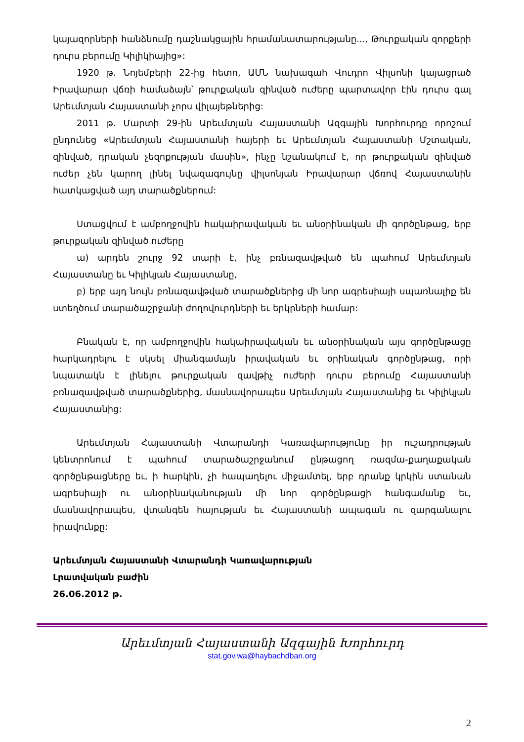կայազորների հանձնումը դաշնակցային հրամանատարությանը..., Թուրքական զորքերի դուրս բերումը Կիլիկիայից»:
1920 թ. Նոյեմբերի 22-ից հետո, ԱՄՆ նախագահ Վուդրո Վիլսոնի կայացրած Իրավարար վճռի համաձայն՝ թուրքական զինված ուժերը պարտավոր էին դուրս գալ Արեւմտյան Հայաստանի չորս վիլայեթներից:
2011 թ. Մարտի 29-ին Արեւմտյան Հայաստանի Ազգային Խորհուրդը որոշում ընդունեց «Արեւմտյան Հայաստանի հայերի եւ Արեւմտյան Հայաստանի Մշտական, զինված, դրական չեզոքության մասին», ինչը նշանակում է, որ թուրքական զինված ուժեր չեն կարող լինել նվազագույնը վիլսոնյան Իրավարար վճռով Հայաստանին հատկացված այդ տարածքներում:
Ստացվում է ամբողջովին հակաիրավական եւ անօրինական մի գործընթաց, երբ թուրքական զինված ուժերը
ա) արդեն շուրջ 92 տարի է, ինչ բռնազավթված են պահում Արեւմտյան Հայաստանը եւ Կիլիկյան Հայաստանը,
բ) երբ այդ նույն բռնազավթված տարածքներից մի նոր ագրեսիայի սպառնալիք են ստեղծում տարածաշրջանի ժողովուրդների եւ երկրների համար:
Բնական է, որ ամբողջովին հակաիրավական եւ անօրինական այս գործընթացը հարկադրելու է սկսել միանգամայն իրավական եւ օրինական գործընթաց, որի նպատակն է լինելու թուրքական զավթիչ ուժերի դուրս բերումը Հայաստանի բռնազավթված տարածքներից, մասնավորապես Արեւմտյան Հայաստանից եւ Կիլիկյան Հայաստանից:
Արեւմտյան Հայաստանի Վտարանդի Կառավարությունը իր ուշադրության կենտրոնում է պահում տարածաշրջանում ընթացող ռազմա-քաղաքական գործընթացները եւ, ի հարկին, չի հապաղելու միջամտել, երբ դրանք կրկին ստանան ագրեսիայի ու անօրինականության մի նոր գործընթացի հանգամանք եւ, մասնավորապես, վտանգեն հայության եւ Հայաստանի ապագան ու զարգանալու իրավունքը:
Արեւմտյան Հայաստանի Վտարանդի Կառավարության
Լրատվական բաժին
26.06.2012 թ.
Արեւմտյան Հայաստանի Ազգային Խորհուրդ
stat.gov.wa@haybachdban.org
2